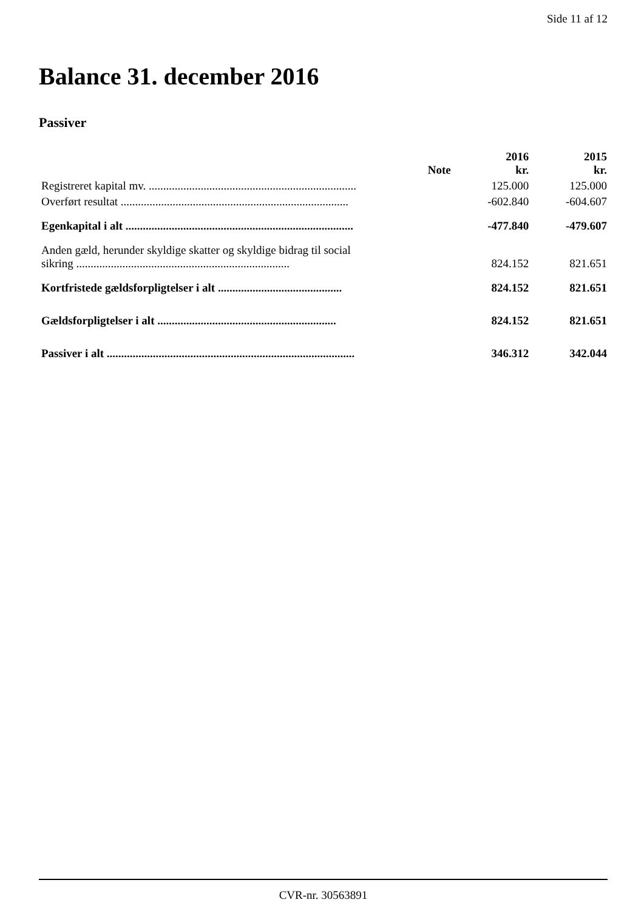Side 11 af 12
Balance 31. december 2016
Passiver
| | Note | 2016 kr. | 2015 kr. |
| --- | --- | --- | --- |
| Registreret kapital mv. ........................................................................ | | 125.000 | 125.000 |
| Overført resultat ............................................................................... | | -602.840 | -604.607 |
| Egenkapital i alt ............................................................................... | | -477.840 | -479.607 |
| Anden gæld, herunder skyldige skatter og skyldige bidrag til social sikring .......................................................................... | | 824.152 | 821.651 |
| Kortfristede gældsforpligtelser i alt ........................................... | | 824.152 | 821.651 |
| Gældsforpligtelser i alt .............................................................. | | 824.152 | 821.651 |
| Passiver i alt ...................................................................................... | | 346.312 | 342.044 |
CVR-nr. 30563891